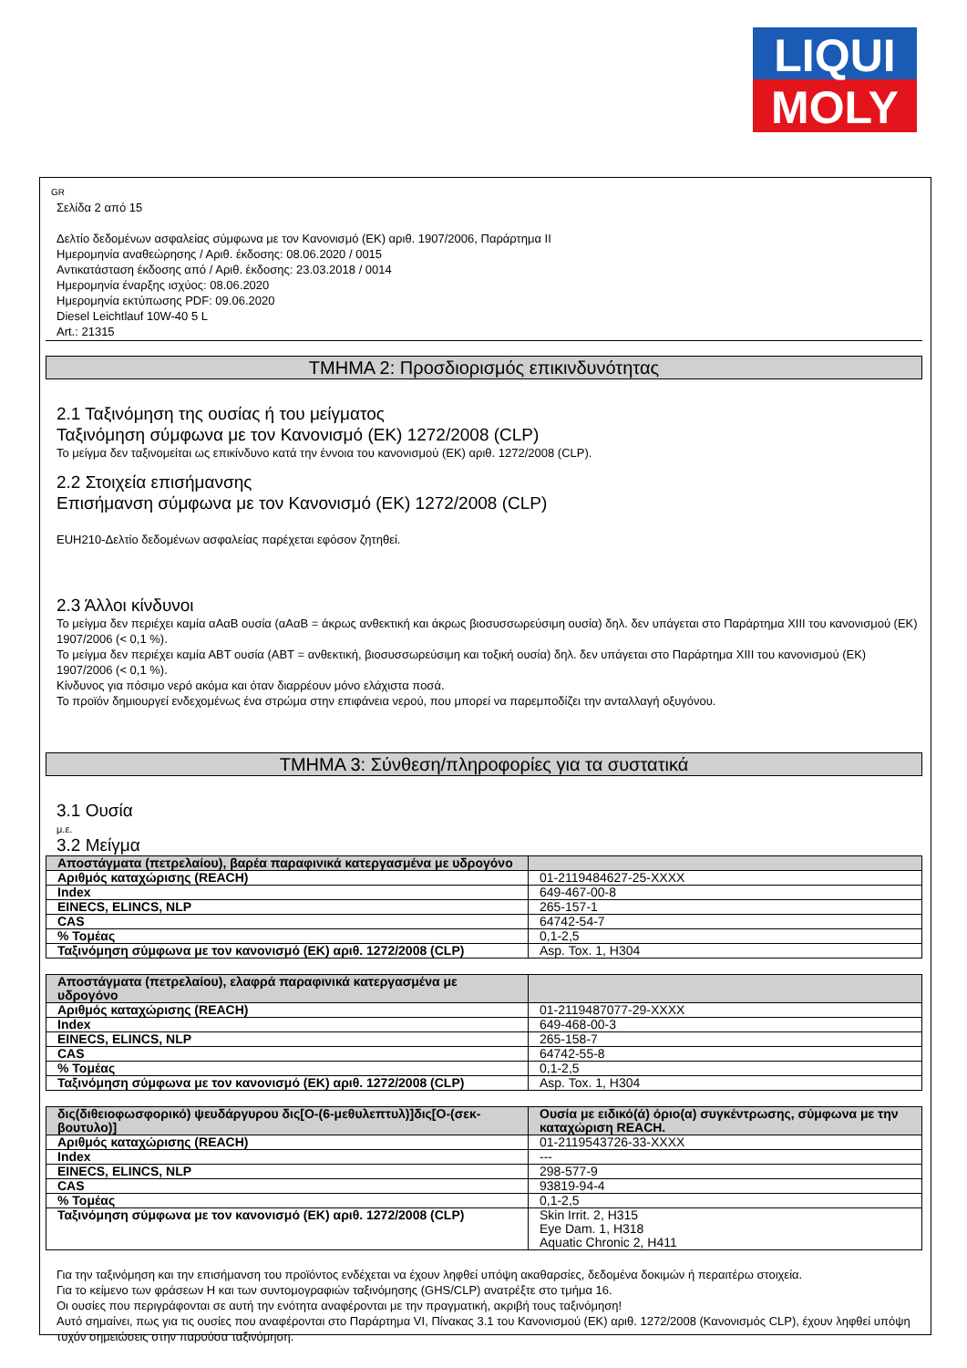LIQUI
MOLY
GR
Σελίδα 2 από 15
Δελτίο δεδομένων ασφαλείας σύμφωνα με τον Κανονισμό (ΕΚ) αριθ. 1907/2006, Παράρτημα II
Ημερομηνία αναθεώρησης / Αριθ. έκδοσης: 08.06.2020 / 0015
Αντικατάσταση έκδοσης από / Αριθ. έκδοσης: 23.03.2018 / 0014
Ημερομηνία έναρξης ισχύος: 08.06.2020
Ημερομηνία εκτύπωσης PDF: 09.06.2020
Diesel Leichtlauf 10W-40 5 L
Art.: 21315
ΤΜΗΜΑ 2: Προσδιορισμός επικινδυνότητας
2.1 Ταξινόμηση της ουσίας ή του μείγματος
Ταξινόμηση σύμφωνα με τον Κανονισμό (ΕΚ) 1272/2008 (CLP)
Το μείγμα δεν ταξινομείται ως επικίνδυνο κατά την έννοια του κανονισμού (ΕΚ) αριθ. 1272/2008 (CLP).
2.2 Στοιχεία επισήμανσης
Επισήμανση σύμφωνα με τον Κανονισμό (ΕΚ) 1272/2008 (CLP)
EUH210-Δελτίο δεδομένων ασφαλείας παρέχεται εφόσον ζητηθεί.
2.3 Άλλοι κίνδυνοι
Το μείγμα δεν περιέχει καμία αΑαΒ ουσία (αΑαΒ = άκρως ανθεκτική και άκρως βιοσυσσωρεύσιμη ουσία) δηλ. δεν υπάγεται στο Παράρτημα XIII του κανονισμού (ΕΚ) 1907/2006 (< 0,1 %).
Το μείγμα δεν περιέχει καμία ΑΒΤ ουσία (ΑΒΤ = ανθεκτική, βιοσυσσωρεύσιμη και τοξική ουσία) δηλ. δεν υπάγεται στο Παράρτημα XIII του κανονισμού (ΕΚ) 1907/2006 (< 0,1 %).
Κίνδυνος για πόσιμο νερό ακόμα και όταν διαρρέουν μόνο ελάχιστα ποσά.
Το προϊόν δημιουργεί ενδεχομένως ένα στρώμα στην επιφάνεια νερού, που μπορεί να παρεμποδίζει την ανταλλαγή οξυγόνου.
ΤΜΗΜΑ 3: Σύνθεση/πληροφορίες για τα συστατικά
3.1 Ουσία
μ.ε.
3.2 Μείγμα
| Αποστάγματα (πετρελαίου), βαρέα παραφινικά κατεργασμένα με υδρογόνο | |
| Αριθμός καταχώρισης (REACH) | 01-2119484627-25-XXXX |
| Index | 649-467-00-8 |
| EINECS, ELINCS, NLP | 265-157-1 |
| CAS | 64742-54-7 |
| % Τομέας | 0,1-2,5 |
| Ταξινόμηση σύμφωνα με τον κανονισμό (ΕΚ) αριθ. 1272/2008 (CLP) | Asp. Tox. 1, H304 |
| Αποστάγματα (πετρελαίου), ελαφρά παραφινικά κατεργασμένα με υδρογόνο | |
| Αριθμός καταχώρισης (REACH) | 01-2119487077-29-XXXX |
| Index | 649-468-00-3 |
| EINECS, ELINCS, NLP | 265-158-7 |
| CAS | 64742-55-8 |
| % Τομέας | 0,1-2,5 |
| Ταξινόμηση σύμφωνα με τον κανονισμό (ΕΚ) αριθ. 1272/2008 (CLP) | Asp. Tox. 1, H304 |
| δις(διθειοφωσφορικό) ψευδάργυρου δις[O-(6-μεθυλεπτυλ)]δις[O-(σεκ-βουτυλο)] | Ουσία με ειδικό(ά) όριο(α) συγκέντρωσης, σύμφωνα με την καταχώριση REACH. |
| Αριθμός καταχώρισης (REACH) | 01-2119543726-33-XXXX |
| Index | --- |
| EINECS, ELINCS, NLP | 298-577-9 |
| CAS | 93819-94-4 |
| % Τομέας | 0,1-2,5 |
| Ταξινόμηση σύμφωνα με τον κανονισμό (ΕΚ) αριθ. 1272/2008 (CLP) | Skin Irrit. 2, H315 Eye Dam. 1, H318 Aquatic Chronic 2, H411 |
Για την ταξινόμηση και την επισήμανση του προϊόντος ενδέχεται να έχουν ληφθεί υπόψη ακαθαρσίες, δεδομένα δοκιμών ή περαιτέρω στοιχεία.
Για το κείμενο των φράσεων H και των συντομογραφιών ταξινόμησης (GHS/CLP) ανατρέξτε στο τμήμα 16.
Οι ουσίες που περιγράφονται σε αυτή την ενότητα αναφέρονται με την πραγματική, ακριβή τους ταξινόμηση!
Αυτό σημαίνει, πως για τις ουσίες που αναφέρονται στο Παράρτημα VI, Πίνακας 3.1 του Κανονισμού (ΕΚ) αριθ. 1272/2008 (Κανονισμός CLP), έχουν ληφθεί υπόψη τυχόν σημειώσεις στην παρούσα ταξινόμηση.